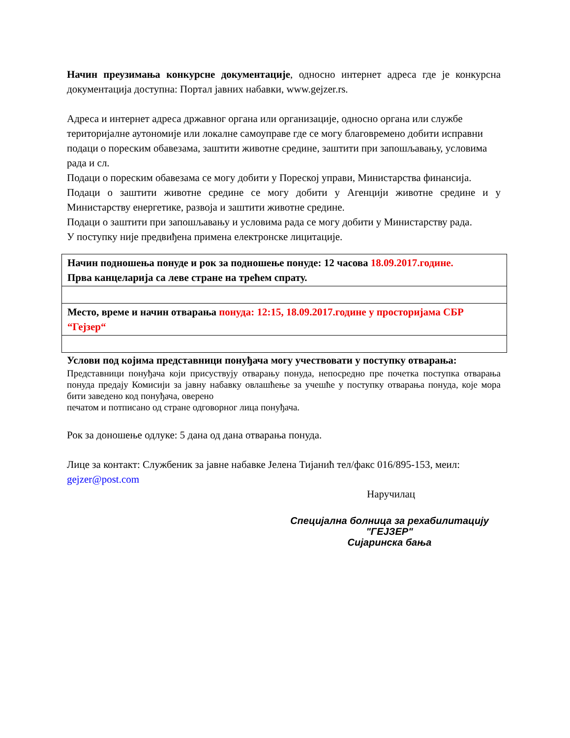Начин преузимања конкурсне документације, односно интернет адреса где је конкурсна документација доступна: Портал јавних набавки, www.gejzer.rs.
Адреса и интернет адреса државног органа или организације, односно органа или службе територијалне аутономије или локалне самоуправе где се могу благовремено добити исправни подаци о пореским обавезама, заштити животне средине, заштити при запошљавању, условима рада и сл.
Подаци о пореским обавезама се могу добити у Пореској управи, Министарства финансија.
Подаци о заштити животне средине се могу добити у Агенцији животне средине и у Министарству енергетике, развоја и заштити животне средине.
Подаци о заштити при запошљавању и условима рада се могу добити у Министарству рада.
У поступку није предвиђена примена електронске лицитације.
| Начин подношења понуде и рок за подношење понуде: 12 часова 18.09.2017.године. Прва канцеларија са леве стране на трећем спрату. |
| Место, време и начин отварања понуда: 12:15, 18.09.2017.године у просторијама СБР “Гејзер“ |
Услови под којима представници понуђача могу учествовати у поступку отварања:
Представници понуђача који присуствују отварању понуда, непосредно пре почетка поступка отварања понуда предају Комисији за јавну набавку овлашћење за учешће у поступку отварања понуда, које мора бити заведено код понуђача, оверено
печатом и потписано од стране одговорног лица понуђача.
Рок за доношење одлуке: 5 дана од дана отварања понуда.
Лице за контакт: Службеник за јавне набавке Јелена Тијанић тел/факс 016/895-153, меил: gejzer@post.com
Наручилац
Специјална болница за рехабилитацију
"ГЕЈЗЕР"
Сијаринска бања